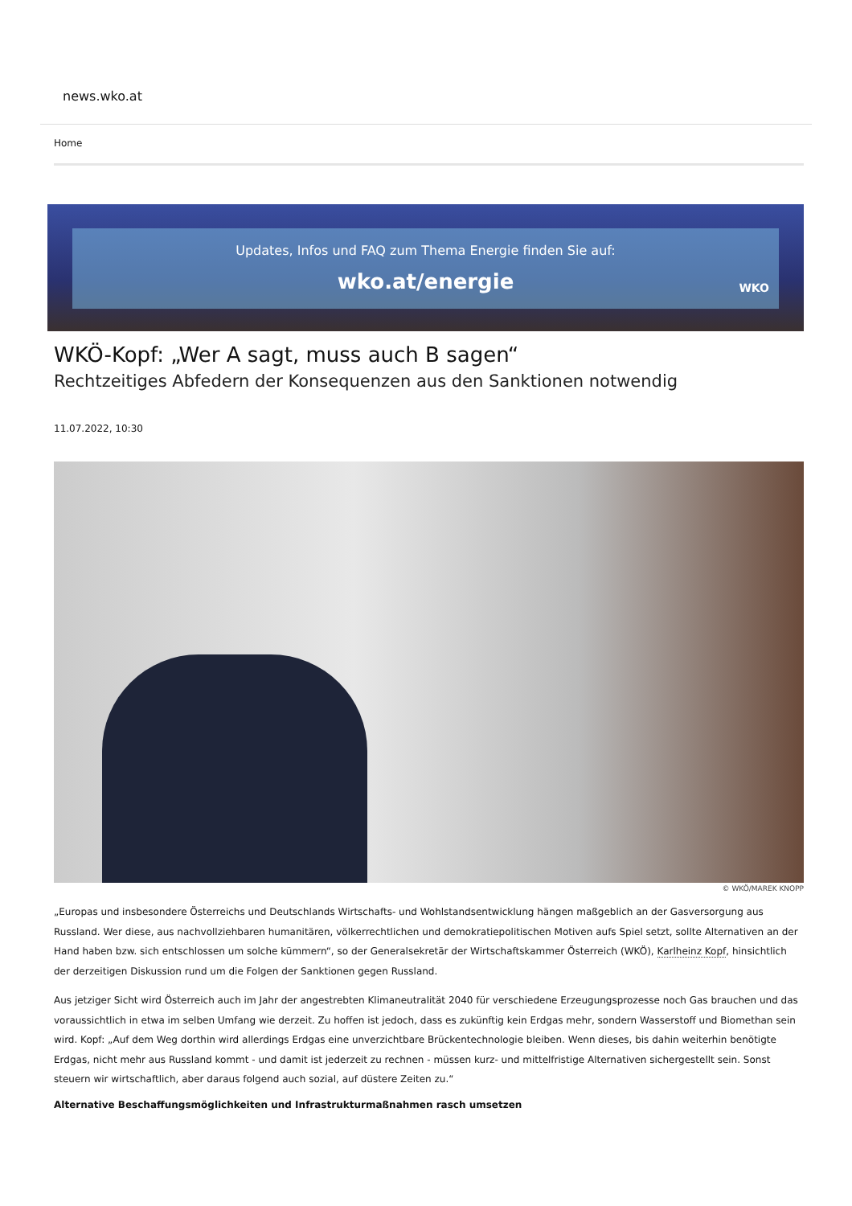news.wko.at
Home
Updates, Infos und FAQ zum Thema Energie finden Sie auf:
wko.at/energie
WKO
WKÖ-Kopf: „Wer A sagt, muss auch B sagen“
Rechtzeitiges Abfedern der Konsequenzen aus den Sanktionen notwendig
11.07.2022, 10:30
© WKÖ/MAREK KNOPP
„Europas und insbesondere Österreichs und Deutschlands Wirtschafts- und Wohlstandsentwicklung hängen maßgeblich an der Gasversorgung aus Russland. Wer diese, aus nachvollziehbaren humanitären, völkerrechtlichen und demokratiepolitischen Motiven aufs Spiel setzt, sollte Alternativen an der Hand haben bzw. sich entschlossen um solche kümmern“, so der Generalsekretär der Wirtschaftskammer Österreich (WKÖ), Karlheinz Kopf, hinsichtlich der derzeitigen Diskussion rund um die Folgen der Sanktionen gegen Russland.
Aus jetziger Sicht wird Österreich auch im Jahr der angestrebten Klimaneutralität 2040 für verschiedene Erzeugungsprozesse noch Gas brauchen und das voraussichtlich in etwa im selben Umfang wie derzeit. Zu hoffen ist jedoch, dass es zukünftig kein Erdgas mehr, sondern Wasserstoff und Biomethan sein wird. Kopf: „Auf dem Weg dorthin wird allerdings Erdgas eine unverzichtbare Brückentechnologie bleiben. Wenn dieses, bis dahin weiterhin benötigte Erdgas, nicht mehr aus Russland kommt - und damit ist jederzeit zu rechnen - müssen kurz- und mittelfristige Alternativen sichergestellt sein. Sonst steuern wir wirtschaftlich, aber daraus folgend auch sozial, auf düstere Zeiten zu.“
Alternative Beschaffungsmöglichkeiten und Infrastrukturmaßnahmen rasch umsetzen